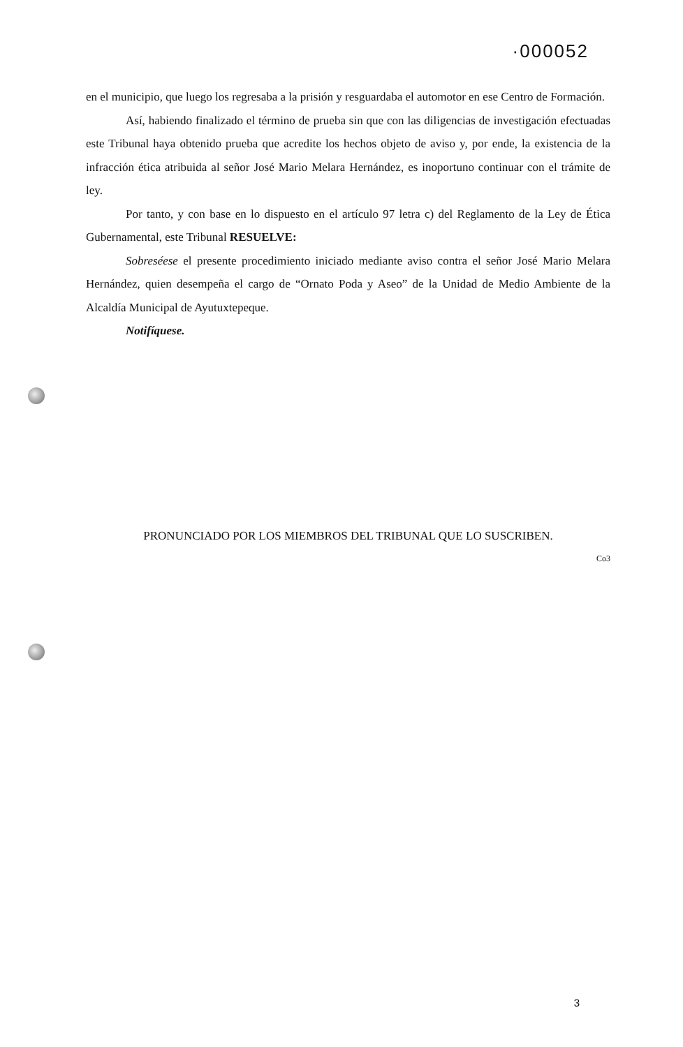·000052
en el municipio, que luego los regresaba a la prisión y resguardaba el automotor en ese Centro de Formación.
Así, habiendo finalizado el término de prueba sin que con las diligencias de investigación efectuadas este Tribunal haya obtenido prueba que acredite los hechos objeto de aviso y, por ende, la existencia de la infracción ética atribuida al señor José Mario Melara Hernández, es inoportuno continuar con el trámite de ley.
Por tanto, y con base en lo dispuesto en el artículo 97 letra c) del Reglamento de la Ley de Ética Gubernamental, este Tribunal RESUELVE:
Sobreséese el presente procedimiento iniciado mediante aviso contra el señor José Mario Melara Hernández, quien desempeña el cargo de “Ornato Poda y Aseo” de la Unidad de Medio Ambiente de la Alcaldía Municipal de Ayutuxtepeque.
Notifíquese.
PRONUNCIADO POR LOS MIEMBROS DEL TRIBUNAL QUE LO SUSCRIBEN.
Co3
3